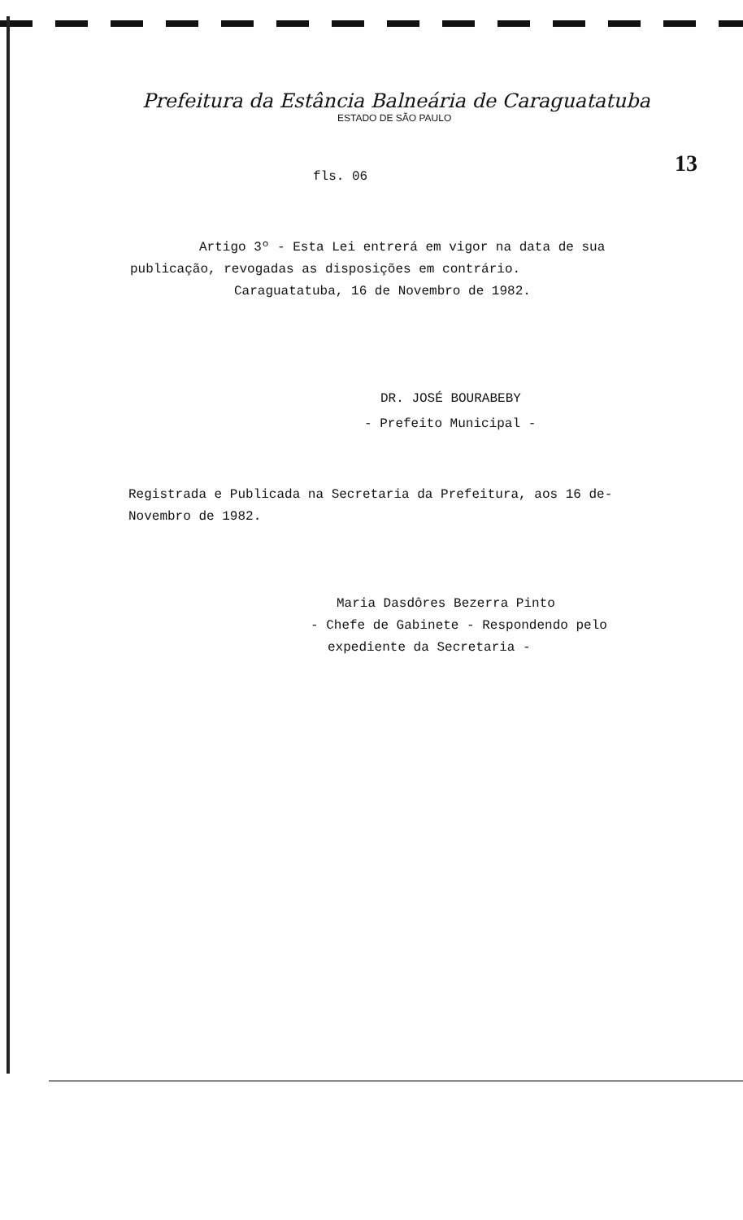Prefeitura da Estância Balneária de Caraguatatuba
ESTADO DE SÃO PAULO
13
fls. 06
Artigo 3º - Esta Lei entrerá em vigor na data de sua publicação, revogadas as disposições em contrário.
Caraguatatuba, 16 de Novembro de 1982.
DR. JOSÉ BOURABEBY
- Prefeito Municipal -
Registrada e Publicada na Secretaria da Prefeitura, aos 16 de-Novembro de 1982.
Maria Dasdôres Bezerra Pinto
- Chefe de Gabinete - Respondendo pelo
expediente da Secretaria -